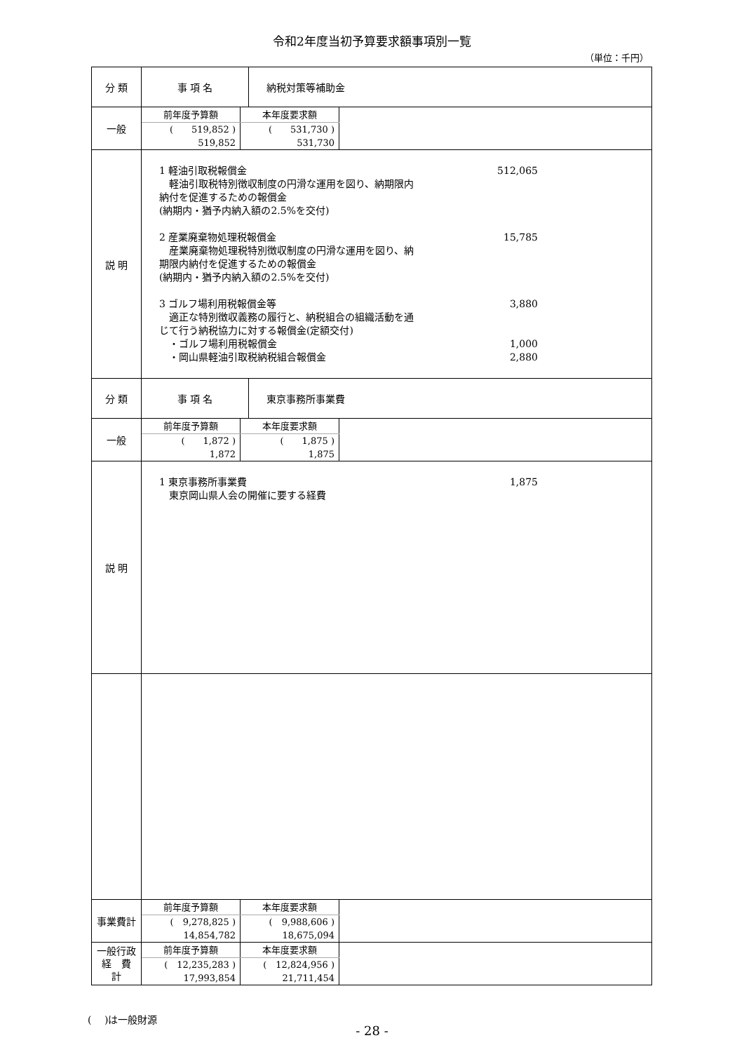令和2年度当初予算要求額事項別一覧
（単位：千円）
| 分 類 | 事 項 名 | 納税対策等補助金 |
| 一般 | / 前年度予算額 / 本年度要求額 / / --- / --- / / ( 519,852 ) / ( 531,730 ) / / 519,852 / 531,730 / | |
| 説 明 | 1 軽油引取税報償金 512,065 軽油引取税特別徴収制度の円滑な運用を図り、納期限内 納付を促進するための報償金 (納期内・猶予内納入額の2.5%を交付) 2 産業廃棄物処理税報償金 15,785 産業廃棄物処理税特別徴収制度の円滑な運用を図り、納 期限内納付を促進するための報償金 (納期内・猶予内納入額の2.5%を交付) 3 ゴルフ場利用税報償金等 3,880 適正な特別徴収義務の履行と、納税組合の組織活動を通 じて行う納税協力に対する報償金(定額交付) ・ゴルフ場利用税報償金 1,000 ・岡山県軽油引取税納税組合報償金 2,880 | |
| 分 類 | 事 項 名 | 東京事務所事業費 |
| 一般 | / 前年度予算額 / 本年度要求額 / / --- / --- / / ( 1,872 ) / ( 1,875 ) / / 1,872 / 1,875 / | |
| 説 明 | 1 東京事務所事業費 1,875 東京岡山県人会の開催に要する経費 | |
| 事業費計 | / 前年度予算額 / 本年度要求額 / / --- / --- / / ( 9,278,825 ) / ( 9,988,606 ) / / 14,854,782 / 18,675,094 / | |
| 一般行政 経 費 計 | / 前年度予算額 / 本年度要求額 / / --- / --- / / ( 12,235,283 ) / ( 12,824,956 ) / / 17,993,854 / 21,711,454 / | |
(　 )は一般財源
- 28 -